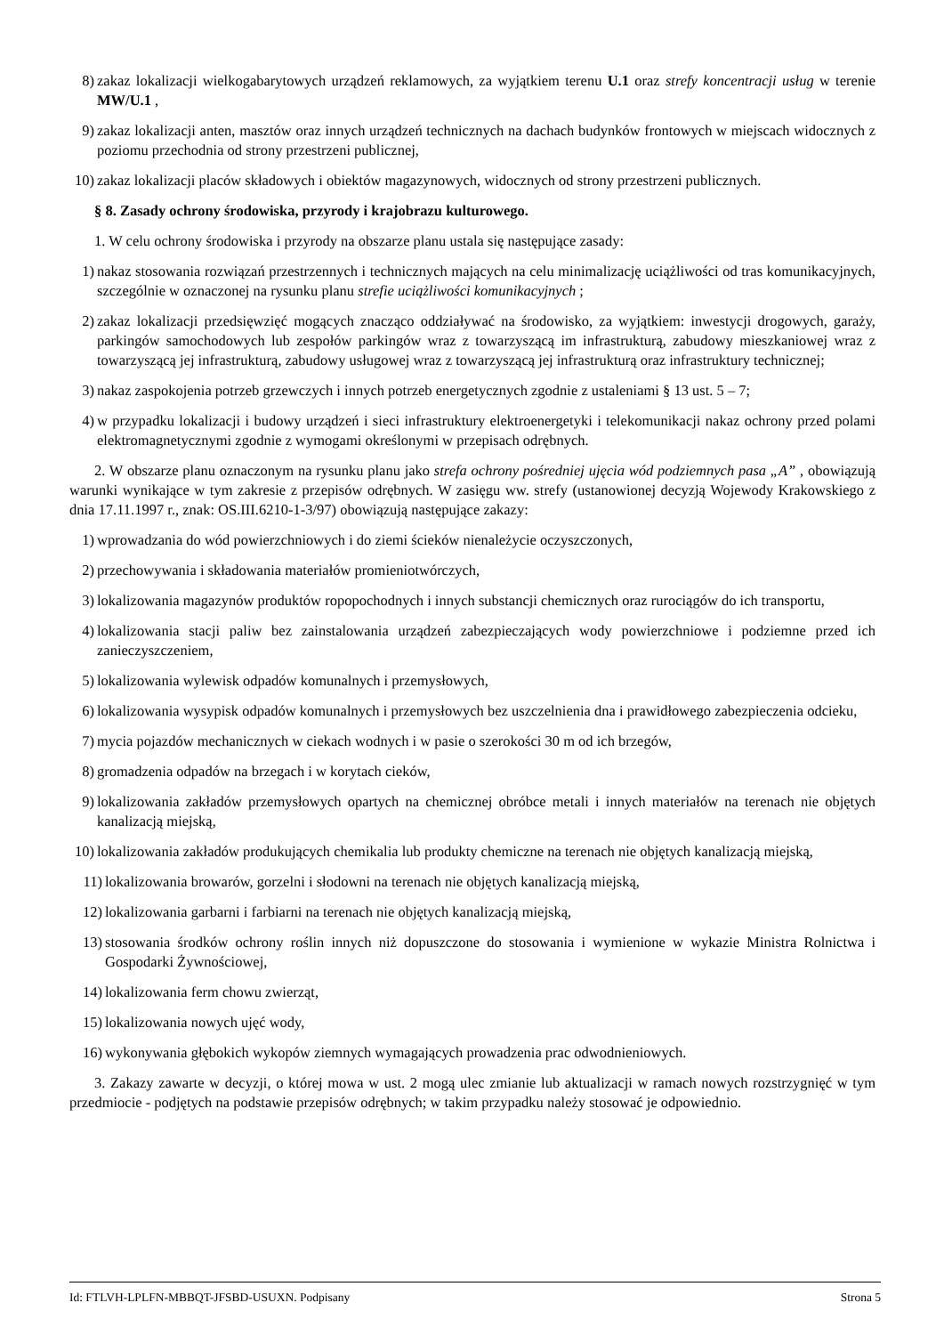8) zakaz lokalizacji wielkogabarytowych urządzeń reklamowych, za wyjątkiem terenu U.1 oraz strefy koncentracji usług w terenie MW/U.1 ,
9) zakaz lokalizacji anten, masztów oraz innych urządzeń technicznych na dachach budynków frontowych w miejscach widocznych z poziomu przechodnia od strony przestrzeni publicznej,
10) zakaz lokalizacji placów składowych i obiektów magazynowych, widocznych od strony przestrzeni publicznych.
§ 8. Zasady ochrony środowiska, przyrody i krajobrazu kulturowego.
1. W celu ochrony środowiska i przyrody na obszarze planu ustala się następujące zasady:
1) nakaz stosowania rozwiązań przestrzennych i technicznych mających na celu minimalizację uciążliwości od tras komunikacyjnych, szczególnie w oznaczonej na rysunku planu strefie uciążliwości komunikacyjnych ;
2) zakaz lokalizacji przedsięwzięć mogących znacząco oddziaływać na środowisko, za wyjątkiem: inwestycji drogowych, garaży, parkingów samochodowych lub zespołów parkingów wraz z towarzyszącą im infrastrukturą, zabudowy mieszkaniowej wraz z towarzyszącą jej infrastrukturą, zabudowy usługowej wraz z towarzyszącą jej infrastrukturą oraz infrastruktury technicznej;
3) nakaz zaspokojenia potrzeb grzewczych i innych potrzeb energetycznych zgodnie z ustaleniami § 13 ust. 5 – 7;
4) w przypadku lokalizacji i budowy urządzeń i sieci infrastruktury elektroenergetyki i telekomunikacji nakaz ochrony przed polami elektromagnetycznymi zgodnie z wymogami określonymi w przepisach odrębnych.
2. W obszarze planu oznaczonym na rysunku planu jako strefa ochrony pośredniej ujęcia wód podziemnych pasa „A” , obowiązują warunki wynikające w tym zakresie z przepisów odrębnych. W zasięgu ww. strefy (ustanowionej decyzją Wojewody Krakowskiego z dnia 17.11.1997 r., znak: OS.III.6210-1-3/97) obowiązują następujące zakazy:
1) wprowadzania do wód powierzchniowych i do ziemi ścieków nienależycie oczyszczonych,
2) przechowywania i składowania materiałów promieniotwórczych,
3) lokalizowania magazynów produktów ropopochodnych i innych substancji chemicznych oraz rurociągów do ich transportu,
4) lokalizowania stacji paliw bez zainstalowania urządzeń zabezpieczających wody powierzchniowe i podziemne przed ich zanieczyszczeniem,
5) lokalizowania wylewisk odpadów komunalnych i przemysłowych,
6) lokalizowania wysypisk odpadów komunalnych i przemysłowych bez uszczelnienia dna i prawidłowego zabezpieczenia odcieku,
7) mycia pojazdów mechanicznych w ciekach wodnych i w pasie o szerokości 30 m od ich brzegów,
8) gromadzenia odpadów na brzegach i w korytach cieków,
9) lokalizowania zakładów przemysłowych opartych na chemicznej obróbce metali i innych materiałów na terenach nie objętych kanalizacją miejską,
10) lokalizowania zakładów produkujących chemikalia lub produkty chemiczne na terenach nie objętych kanalizacją miejską,
11) lokalizowania browarów, gorzelni i słodowni na terenach nie objętych kanalizacją miejską,
12) lokalizowania garbarni i farbiarni na terenach nie objętych kanalizacją miejską,
13) stosowania środków ochrony roślin innych niż dopuszczone do stosowania i wymienione w wykazie Ministra Rolnictwa i Gospodarki Żywnościowej,
14) lokalizowania ferm chowu zwierząt,
15) lokalizowania nowych ujęć wody,
16) wykonywania głębokich wykopów ziemnych wymagających prowadzenia prac odwodnieniowych.
3. Zakazy zawarte w decyzji, o której mowa w ust. 2 mogą ulec zmianie lub aktualizacji w ramach nowych rozstrzygnięć w tym przedmiocie - podjętych na podstawie przepisów odrębnych; w takim przypadku należy stosować je odpowiednio.
Id: FTLVH-LPLFN-MBBQT-JFSBD-USUXN. Podpisany Strona 5